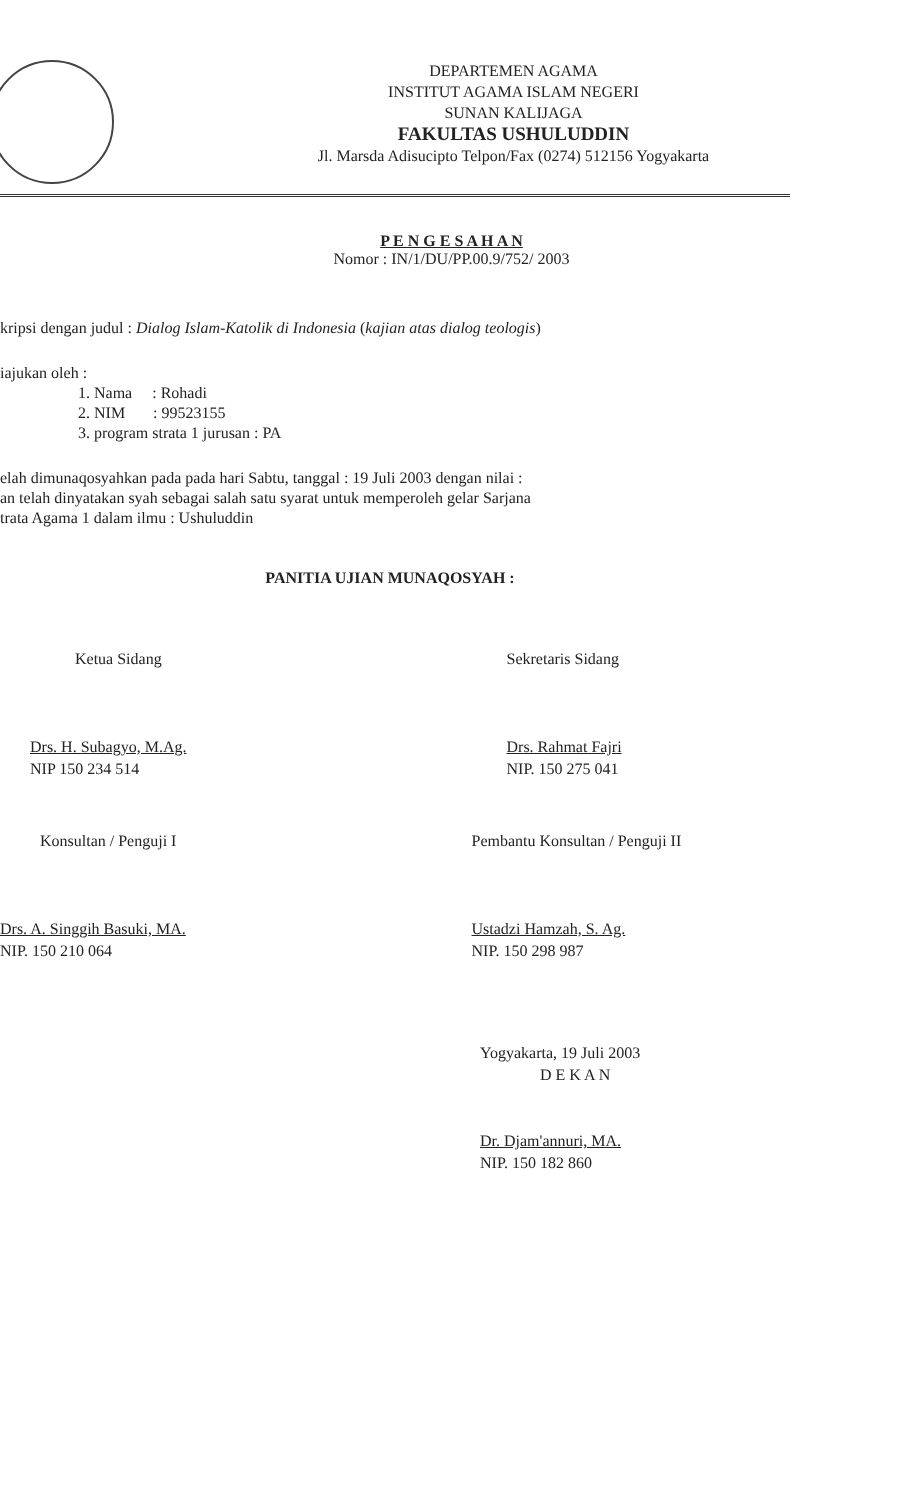DEPARTEMEN AGAMA
INSTITUT AGAMA ISLAM NEGERI
SUNAN KALIJAGA
FAKULTAS USHULUDDIN
Jl. Marsda Adisucipto Telpon/Fax (0274) 512156 Yogyakarta
P E N G E S A H A N
Nomor : IN/1/DU/PP.00.9/752/ 2003
kripsi dengan judul : Dialog Islam-Katolik di Indonesia (kajian atas dialog teologis)
iajukan oleh :
1. Nama : Rohadi
2. NIM : 99523155
3. program strata 1 jurusan : PA
elah dimunaqosyahkan pada pada hari Sabtu, tanggal : 19 Juli 2003 dengan nilai :
an telah dinyatakan syah sebagai salah satu syarat untuk memperoleh gelar Sarjana
trata Agama 1 dalam ilmu : Ushuluddin
PANITIA UJIAN MUNAQOSYAH :
Ketua Sidang
Drs. H. Subagyo, M.Ag.
NIP 150 234 514
Sekretaris Sidang
Drs. Rahmat Fajri
NIP. 150 275 041
Konsultan / Penguji I
Drs. A. Singgih Basuki, MA.
NIP. 150 210 064
Pembantu Konsultan / Penguji II
Ustadzi Hamzah, S. Ag.
NIP. 150 298 987
Yogyakarta, 19 Juli 2003
D E K A N
Dr. Djam'annuri, MA.
NIP. 150 182 860